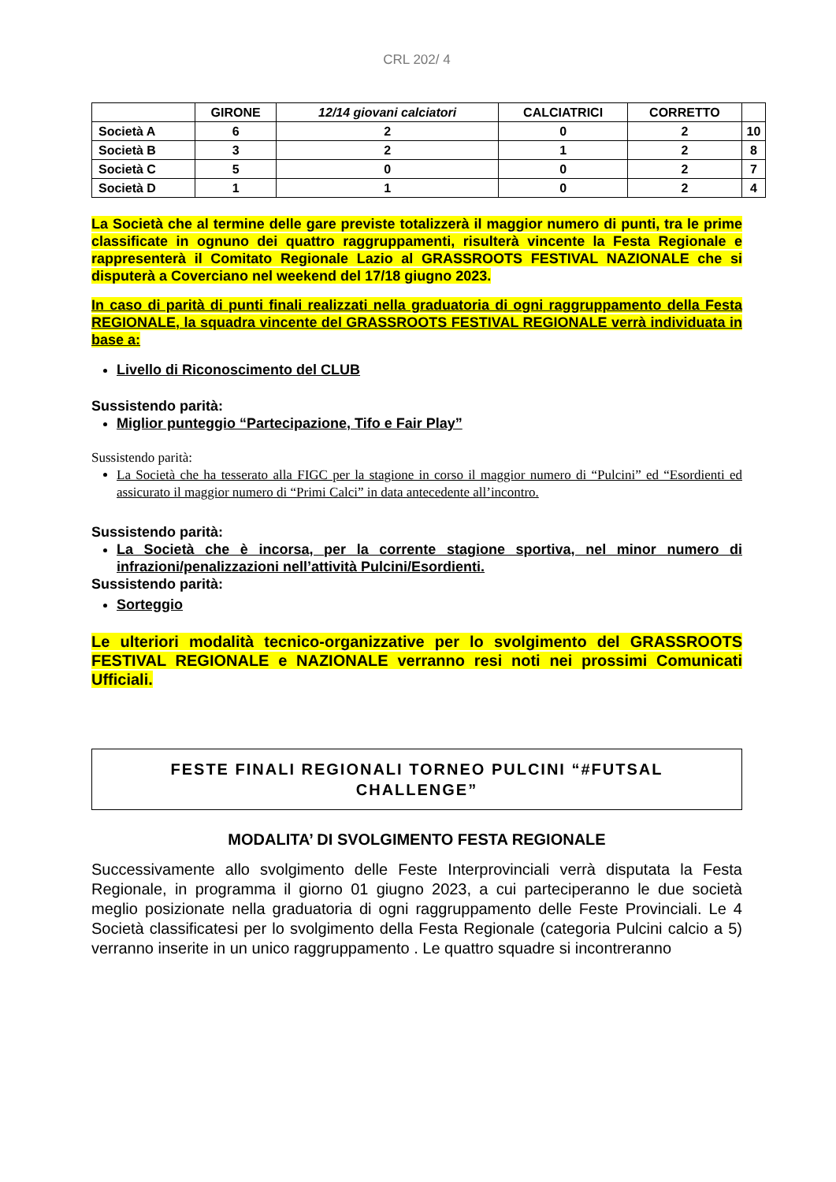CRL 202/ 4
| | GIRONE | 12/14 giovani calciatori | CALCIATRICI | CORRETTO | |
| --- | --- | --- | --- | --- | --- |
| Società A | 6 | 2 | 0 | 2 | 10 |
| Società B | 3 | 2 | 1 | 2 | 8 |
| Società C | 5 | 0 | 0 | 2 | 7 |
| Società D | 1 | 1 | 0 | 2 | 4 |
La Società che al termine delle gare previste totalizzerà il maggior numero di punti, tra le prime classificate in ognuno dei quattro raggruppamenti, risulterà vincente la Festa Regionale e rappresenterà il Comitato Regionale Lazio al GRASSROOTS FESTIVAL NAZIONALE che si disputerà a Coverciano nel weekend del 17/18 giugno 2023.
In caso di parità di punti finali realizzati nella graduatoria di ogni raggruppamento della Festa REGIONALE, la squadra vincente del GRASSROOTS FESTIVAL REGIONALE verrà individuata in base a:
Livello di Riconoscimento del CLUB
Sussistendo parità:
Miglior punteggio “Partecipazione, Tifo e Fair Play”
Sussistendo parità:
La Società che ha tesserato alla FIGC per la stagione in corso il maggior numero di “Pulcini” ed “Esordienti ed assicurato il maggior numero di “Primi Calci” in data antecedente all’incontro.
Sussistendo parità:
La Società che è incorsa, per la corrente stagione sportiva, nel minor numero di infrazioni/penalizzazioni nell’attività Pulcini/Esordienti.
Sussistendo parità:
Sorteggio
Le ulteriori modalità tecnico-organizzative per lo svolgimento del GRASSROOTS FESTIVAL REGIONALE e NAZIONALE verranno resi noti nei prossimi Comunicati Ufficiali.
FESTE FINALI REGIONALI TORNEO PULCINI “#FUTSAL CHALLENGE”
MODALITA’ DI SVOLGIMENTO FESTA REGIONALE
Successivamente allo svolgimento delle Feste Interprovinciali verrà disputata la Festa Regionale, in programma il giorno 01 giugno 2023, a cui parteciperanno le due società meglio posizionate nella graduatoria di ogni raggruppamento delle Feste Provinciali. Le 4 Società classificatesi per lo svolgimento della Festa Regionale (categoria Pulcini calcio a 5) verranno inserite in un unico raggruppamento . Le quattro squadre si incontreranno